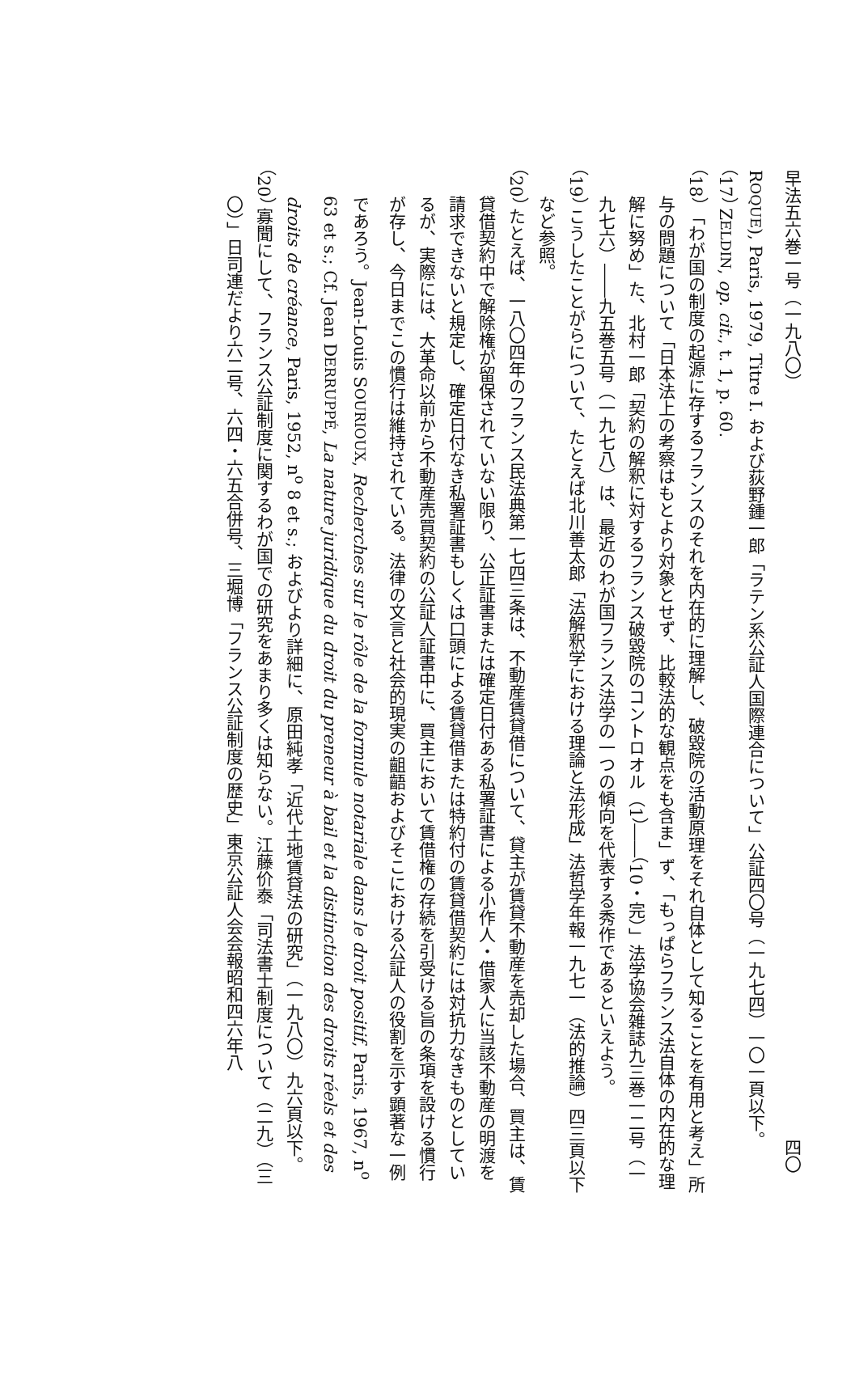早法五六巻一号（一九八〇） 四〇
ROQUE), Paris, 1979, Titre I. および荻野鍾一郎「ラテン系公証人国際連合について」公証四〇号（一九七四）一〇一頁以下。
（17） ZELDIN, op. cit., t. 1, p. 60.
（18） 「わが国の制度の起源に存するフランスのそれを内在的に理解し、破毀院の活動原理をそれ自体として知ることを有用と考え」所与の問題について「日本法上の考察はもとより対象とせず、比較法的な観点をも含ま」ず、「もっぱらフランス法自体の内在的な理解に努め」た、北村一郎「契約の解釈に対するフランス破毀院のコントロオル（1）――（10・完）」法学協会雑誌九三巻一二号（一九七六）――九五巻五号（一九七八）は、最近のわが国フランス法学の一つの傾向を代表する秀作であるといえよう。
（19） こうしたことがらについて、たとえば北川善太郎「法解釈学における理論と法形成」法哲学年報一九七一（法的推論）四三頁以下など参照。
（20） たとえば、一八〇四年のフランス民法典第一七四三条は、不動産賃貸借について、貸主が賃貸不動産を売却した場合、買主は、賃貸借契約中で解除権が留保されていない限り、公正証書または確定日付ある私署証書による小作人・借家人に当該不動産の明渡を請求できないと規定し、確定日付なき私署証書もしくは口頭による賃貸借または特約付の賃貸借契約には対抗力なきものとしているが、実際には、大革命以前から不動産売買契約の公証人証書中に、買主において賃借権の存続を引受ける旨の条項を設ける慣行が存し、今日までこの慣行は維持されている。法律の文言と社会的現実の齟齬およびそこにおける公証人の役割を示す顕著な一例であろう。Jean-Louis SOURIOUX, Recherches sur le rôle de la formule notariale dans le droit positif, Paris, 1967, n<sup>o</sup> 63 et s.; Cf. Jean DERRUPPÉ, La nature juridique du droit du preneur à bail et la distinction des droits réels et des droits de créance, Paris, 1952, n<sup>o</sup> 8 et s.; およびより詳細に、原田純孝「近代土地賃貸法の研究」（一九八〇）九六頁以下。
（20） 寡聞にして、フランス公証制度に関するわが国での研究をあまり多くは知らない。江藤价泰「司法書士制度について（二九）（三〇）」日司連だより六二号、六四・六五合併号、三堀博「フランス公証制度の歴史」東京公証人会会報昭和四六年八